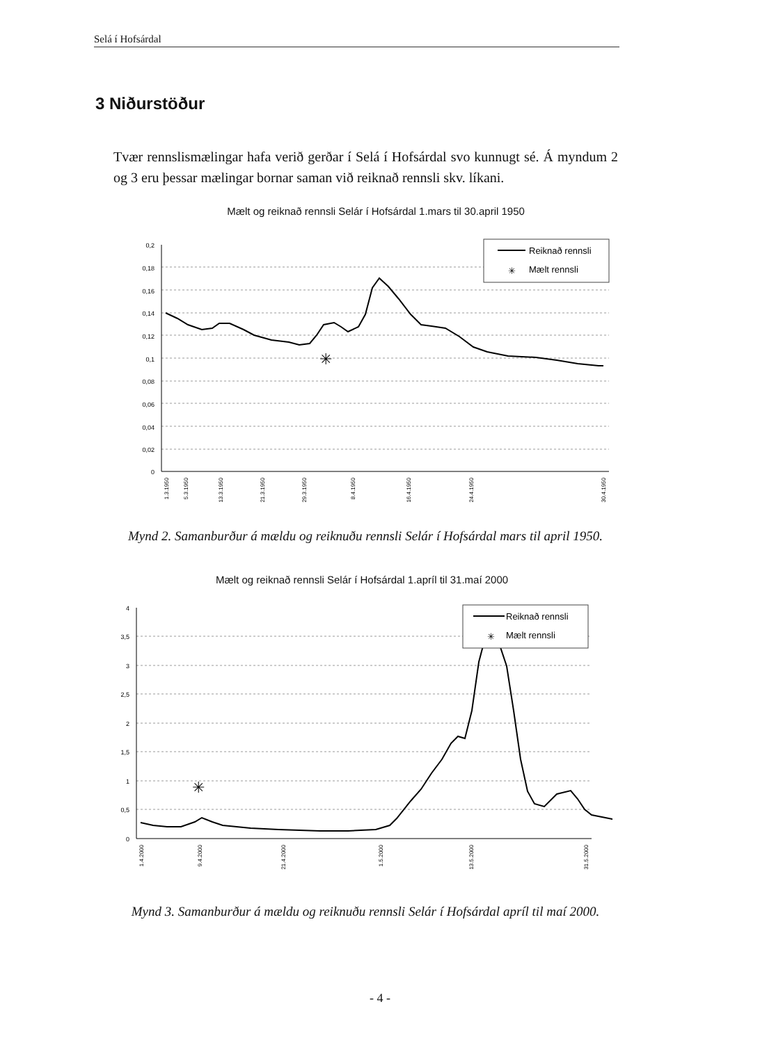Selá í Hofsárdal
3 Niðurstöður
Tvær rennslismælingar hafa verið gerðar í Selá í Hofsárdal svo kunnugt sé. Á myndum 2 og 3 eru þessar mælingar bornar saman við reiknað rennsli skv. líkani.
Mælt og reiknað rennsli Selár í Hofsárdal 1.mars til 30.april 1950
0,2
0,18
0,16
0,14
0,12
0,1
0,08
0,06
0,04
0,02
0
✳
Reiknað rennsli
✳
Mælt rennsli
1.3.1950
5.3.1950
13.3.1950
21.3.1950
29.3.1950
8.4.1950
16.4.1950
24.4.1950
30.4.1950
Mynd 2. Samanburður á mældu og reiknuðu rennsli Selár í Hofsárdal mars til april 1950.
Mælt og reiknað rennsli Selár í Hofsárdal 1.apríl til 31.maí 2000
4
3,5
3
2,5
2
1,5
1
0,5
0
✳
Reiknað rennsli
✳
Mælt rennsli
1.4.2000
9.4.2000
21.4.2000
1.5.2000
13.5.2000
31.5.2000
Mynd 3. Samanburður á mældu og reiknuðu rennsli Selár í Hofsárdal apríl til maí 2000.
- 4 -